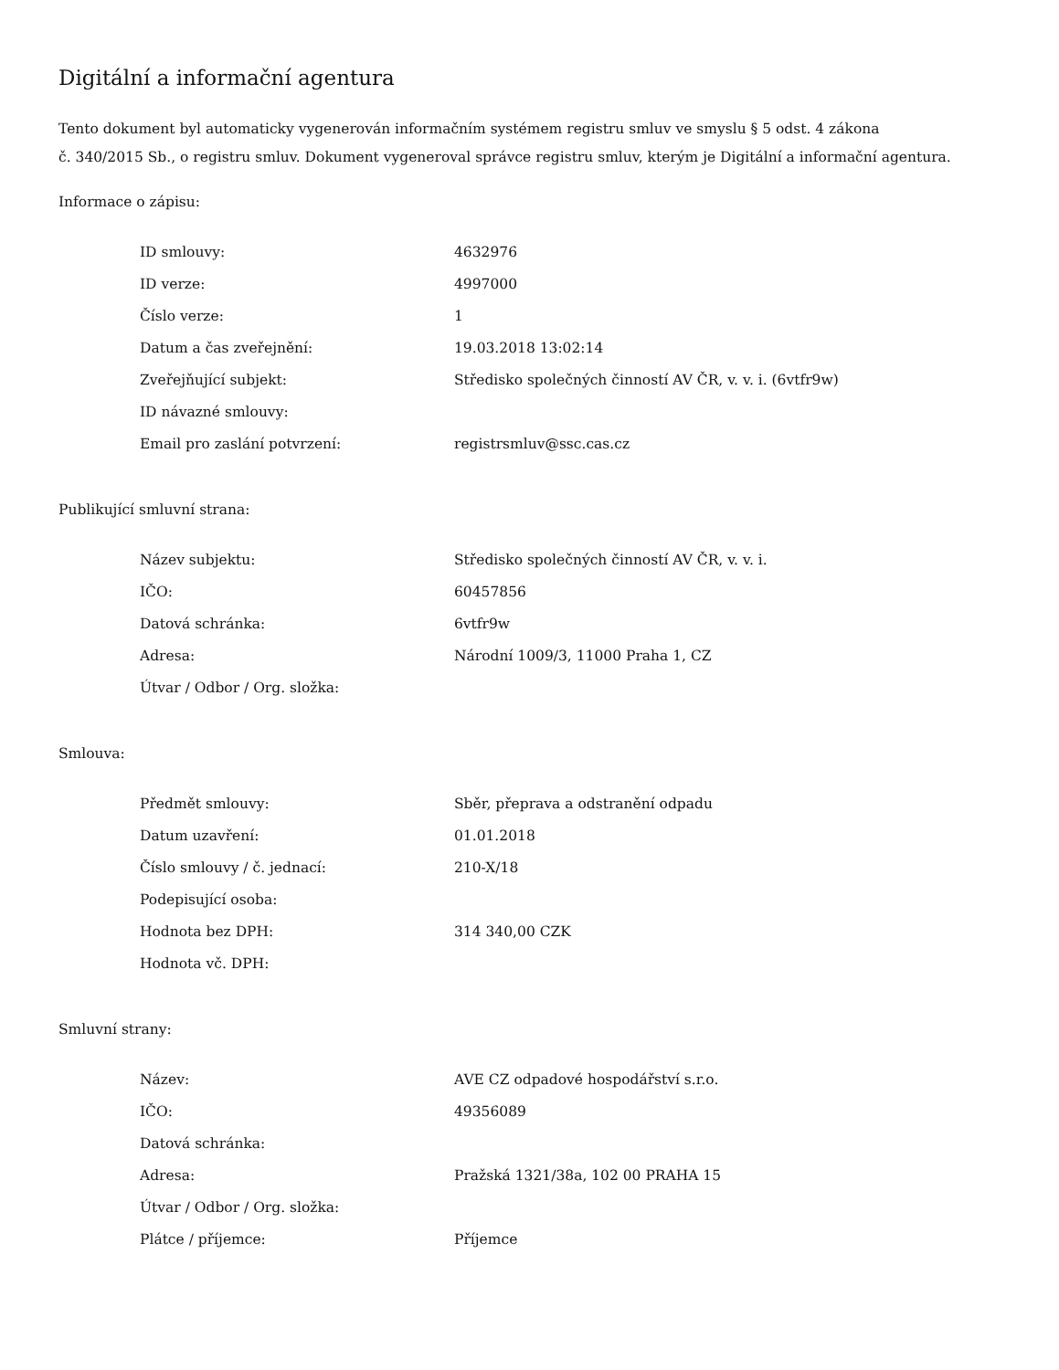Digitální a informační agentura
Tento dokument byl automaticky vygenerován informačním systémem registru smluv ve smyslu § 5 odst. 4 zákona
č. 340/2015 Sb., o registru smluv. Dokument vygeneroval správce registru smluv, kterým je Digitální a informační agentura.
Informace o zápisu:
| ID smlouvy: | 4632976 |
| ID verze: | 4997000 |
| Číslo verze: | 1 |
| Datum a čas zveřejnění: | 19.03.2018 13:02:14 |
| Zveřejňující subjekt: | Středisko společných činností AV ČR, v. v. i. (6vtfr9w) |
| ID návazné smlouvy: | |
| Email pro zaslání potvrzení: | registrsmluv@ssc.cas.cz |
Publikující smluvní strana:
| Název subjektu: | Středisko společných činností AV ČR, v. v. i. |
| IČO: | 60457856 |
| Datová schránka: | 6vtfr9w |
| Adresa: | Národní 1009/3, 11000 Praha 1, CZ |
| Útvar / Odbor / Org. složka: | |
Smlouva:
| Předmět smlouvy: | Sběr, přeprava a odstranění odpadu |
| Datum uzavření: | 01.01.2018 |
| Číslo smlouvy / č. jednací: | 210-X/18 |
| Podepisující osoba: | |
| Hodnota bez DPH: | 314 340,00 CZK |
| Hodnota vč. DPH: | |
Smluvní strany:
| Název: | AVE CZ odpadové hospodářství s.r.o. |
| IČO: | 49356089 |
| Datová schránka: | |
| Adresa: | Pražská 1321/38a, 102 00 PRAHA 15 |
| Útvar / Odbor / Org. složka: | |
| Plátce / příjemce: | Příjemce |